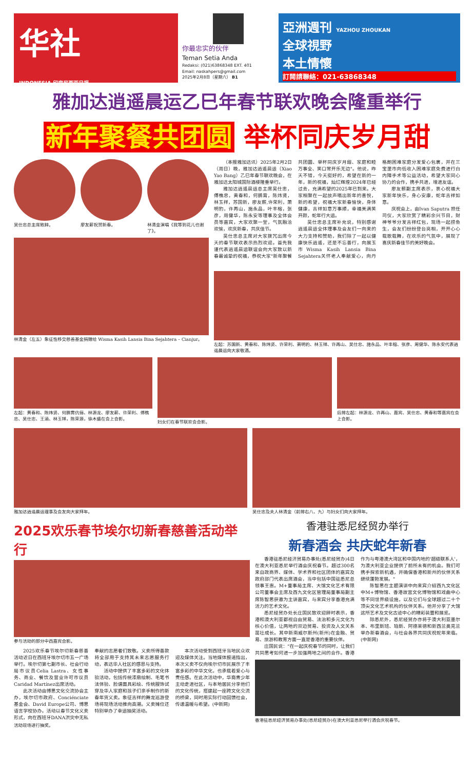华社
INDONESIA 印度尼西亚日报
你最忠实的伙伴
Teman Setia Anda
Redaksi: (021)63868348 EXT. 401
Email: naskahpers@gmail.com
2025年2月8日（星期六） B1
亞洲週刊 YAZHOU ZHOUKAN
全球視野
本土情懷
訂閱請聯絡：021-63868348
雅加达逍遥晨运乙巳年春节联欢晚会隆重举行
新年聚餐共团圆 举杯同庆岁月甜
吴仕忠总主席致辞。 廖友薪祝贺新春。 林清金演唱《我等到花儿也谢了》。
林清金（左五）象征性移交慈善基金捐赠给 Wisma Kasih Lansia Bina Sejahtera – Cianjur。
（本报雅加达讯）2025年2月2日（周日）晚，雅加达逍遥晨运（Xiao Yao Bang）乙巳年春节联欢晚会，在雅加达太阳城国际酒楼隆重举行。
雅加达逍遥晨运总主席吴仕忠，傅樵忠，黄春和，何鹏霄，陈炜贤，林玉祥，苏国新，廖友薪,许荣利，萧明豹，许再山，施永品，叶丰榕，张彦，周健华，陈永安等理事及全体会员等嘉宾，大家欢聚一堂，气氛融洽欢愉，欢庆新春，共庆佳节。
吴仕忠总主席对大家拨冗出席今天的春节联欢表示热烈欢迎。首先我谨代表逍遥晨运联谊会向大家致以新春最诚挚的祝福，恭祝大家"新年聚餐共团圆、举杯同庆岁月甜、家庭和睦万事全、笑口常开乐无边"。他说，昨天不错，今天挺好的，希望在新的一年，新的祝福，灿烂辉煌2024年已经过去，充满希望的2025年已到来。大家相聚在一起放声唱出新年的喜悦，新的希望，祝福大家新春愉快，身体健康，吉祥如意万事顺，幸福美满笑开颜，蛇年行大运。
吴仕忠总主席补充说，特别感谢逍遥晨运全体理事及会友们一向来的大力支持和赞助，我们除了一起以健康快乐逍遥，还是不忘善行，向展玉市Wisma Kasih Lansia Bina Sejahtera关怀老人奉献爱心，向丹格朗困难家庭分发爱心包裹，并在三宝垄市向低收入困难家庭免费进行白内障手术等公益活动，希望大家同心协力的合作，携手共进，增进友谊。
廖友薪副主席表示，衷心祝福大家新年快乐，身心安康，蛇年吉祥如意。
庆祝会上，由Ivan Saputra 担任司仪，大家欣赏了精彩余兴节目，财神爷爷分发吉祥红包，现场一起捞鱼生，会友们纷纷登台亮相，开开心心载歌载舞，在欢乐的气氛中，展现了喜庆新春佳节的美好晚会。
左起：苏国新、黄春和、陈炜贤、许荣利、萧明豹、林玉祥、许再山、吴仕忠、施永品、叶丰榕、张彦、周健华、陈永安代表逍遥晨运向大家敬酒。
左起：黄春和、陈炜贤、何鹏霄伉俪、林源龙、廖友薪、许荣利、傅樵忠、吴仕忠、王涵、林玉祥，陈荣源，徐木盛在会上合影。
妇女们在春节联欢会合影。 后排左起：林源龙、许再山、嘉宾、吴仕忠、黄春和等嘉宾在会上合影。
雅加达逍遥晨运理事及会友向大家拜年。 吴仕忠及夫人林清金（前排右八、九）与妇女们向大家拜年。
2025欢乐春节埃尔切新春慈善活动举行
参与活动的部分中西嘉宾合影。
2025欢乐春节埃尔切新春慈善活动近日在西班牙埃尔切市五一广场举行。埃尔切第七副市长、社会行动局市议员Celia Lastra、女性事务、商业、餐饮及营业许可市议员Caridad Martínez出席活动。
此次活动由博思文化交流协会主办，埃尔切市政府、Conciénciate基金会、David Europe公司、博思语言学校协办。活动以春节文化义卖形式，向在西班牙DANA洪灾中无私奉献的志愿者们致敬。义卖所得善款将全部用于支持其未来志愿服务行动，表达华人社区的感恩与支持。
活动中提供了丰富多彩的文化体验活动，包括传统漆扇绘制、毛笔书法体验、脸谱面具彩绘、传统服饰试穿及华人家庭和孩子们亲手制作的新春年货义卖。象征吉祥的舞龙巡游登场将现场活动推向高潮。义卖摊位还特别举办了幸运抽奖活动。
本次活动受到西班牙当地民众欢迎及媒体关注。当地媒体报道指出，本次义卖不仅向埃尔切市民展示了丰富多彩的中华文化，也承载着爱心与责任感。在此次活动中，华裔青少年主动走进社区，与本地居民分享他们的文化传统，搭建起一座跨文化交流的桥梁，同时用实际行动回馈社会，传递温暖与希望。(中新网)
活动现场进行抽奖。
香港驻悉尼经贸办举行
新春酒会 共庆蛇年新春
香港驻悉尼经济贸易办事处(悉尼经贸办)4日在澳大利亚悉尼举行酒会庆祝春节。超过300名来自政商界、媒体、学术界和社区团体的嘉宾及政府部门代表出席酒会，当中包括中国驻悉尼总领事王惠。M+董事局主席、大馆文化艺术有限公司董事会主席及西九文化区管理局董事局副主席陈智思获邀为主讲嘉宾，与来宾分享香港充满活力的艺术文化。
悉尼经贸办处长庄国民致欢迎辞时表示，香港和澳大利亚都视自由贸易、法治和多元文化为核心价值，让两地的双边贸易、投资及人文关系茁壮成长。其中新南威尔斯州(新州)在金融、贸易、旅游和教育方面一直是香港的重要伙伴。
庄国民说："在一起庆祝春节的同时，让我们共同思考如何进一步加强两地之间的合作。香港作为与粤港澳大湾区和中国内地的'超级联系人'，为澳大利亚企业提供了前所未有的机会。我们可携手探索新机遇，并确保香港和新州的伙伴关系继续蓬勃发展。"
陈智思在主题演讲中向来宾介绍西九文化区中M+博物馆、香港故宫文化博物馆和戏曲中心等不同世界级设施，以及它们与全球超过二十个顶尖文化艺术机构的伙伴关系。他并分享了大馆这所艺术及文化古迹中心的精彩装置和展览。
除悉尼外，悉尼经贸办亦将于澳大利亚墨尔本、布里斯班、珀斯、阿德莱德和新西兰奥克兰举办新春酒会，与社会各界共同庆祝蛇年来临。(中新网)
香港驻悉尼经济贸易办事处(悉尼经贸办)在澳大利亚悉尼举行酒会庆祝春节。